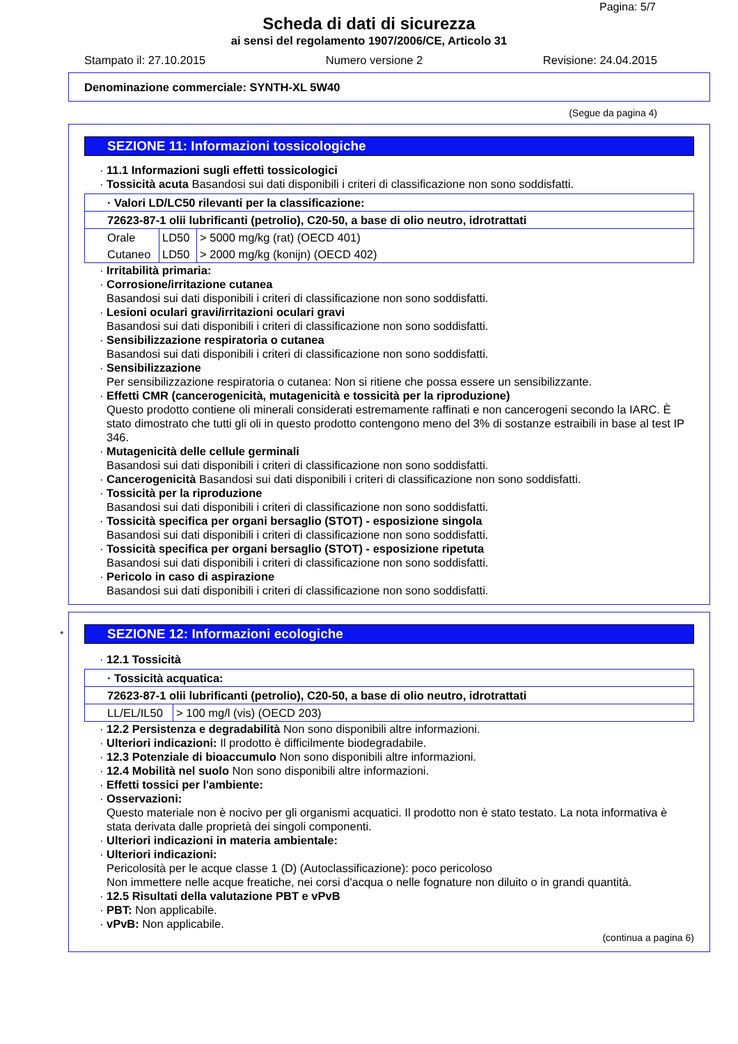Pagina: 5/7
Scheda di dati di sicurezza
ai sensi del regolamento 1907/2006/CE, Articolo 31
Stampato il: 27.10.2015 Numero versione 2 Revisione: 24.04.2015
Denominazione commerciale: SYNTH-XL 5W40
(Segue da pagina 4)
SEZIONE 11: Informazioni tossicologiche
· 11.1 Informazioni sugli effetti tossicologici
· Tossicità acuta Basandosi sui dati disponibili i criteri di classificazione non sono soddisfatti.
| · Valori LD/LC50 rilevanti per la classificazione: | | |
| 72623-87-1 olii lubrificanti (petrolio), C20-50, a base di olio neutro, idrotrattati | | |
| Orale | LD50 | > 5000 mg/kg (rat) (OECD 401) |
| Cutaneo | LD50 | > 2000 mg/kg (konijn) (OECD 402) |
· Irritabilità primaria:
· Corrosione/irritazione cutanea
Basandosi sui dati disponibili i criteri di classificazione non sono soddisfatti.
· Lesioni oculari gravi/irritazioni oculari gravi
Basandosi sui dati disponibili i criteri di classificazione non sono soddisfatti.
· Sensibilizzazione respiratoria o cutanea
Basandosi sui dati disponibili i criteri di classificazione non sono soddisfatti.
· Sensibilizzazione
Per sensibilizzazione respiratoria o cutanea: Non si ritiene che possa essere un sensibilizzante.
· Effetti CMR (cancerogenicità, mutagenicità e tossicità per la riproduzione)
Questo prodotto contiene oli minerali considerati estremamente raffinati e non cancerogeni secondo la IARC. È stato dimostrato che tutti gli oli in questo prodotto contengono meno del 3% di sostanze estraibili in base al test IP 346.
· Mutagenicità delle cellule germinali
Basandosi sui dati disponibili i criteri di classificazione non sono soddisfatti.
· Cancerogenicità Basandosi sui dati disponibili i criteri di classificazione non sono soddisfatti.
· Tossicità per la riproduzione
Basandosi sui dati disponibili i criteri di classificazione non sono soddisfatti.
· Tossicità specifica per organi bersaglio (STOT) - esposizione singola
Basandosi sui dati disponibili i criteri di classificazione non sono soddisfatti.
· Tossicità specifica per organi bersaglio (STOT) - esposizione ripetuta
Basandosi sui dati disponibili i criteri di classificazione non sono soddisfatti.
· Pericolo in caso di aspirazione
Basandosi sui dati disponibili i criteri di classificazione non sono soddisfatti.
* SEZIONE 12: Informazioni ecologiche
· 12.1 Tossicità
| · Tossicità acquatica: | |
| 72623-87-1 olii lubrificanti (petrolio), C20-50, a base di olio neutro, idrotrattati | |
| LL/EL/IL50 | > 100 mg/l (vis) (OECD 203) |
· 12.2 Persistenza e degradabilità Non sono disponibili altre informazioni.
· Ulteriori indicazioni: Il prodotto è difficilmente biodegradabile.
· 12.3 Potenziale di bioaccumulo Non sono disponibili altre informazioni.
· 12.4 Mobilità nel suolo Non sono disponibili altre informazioni.
· Effetti tossici per l'ambiente:
· Osservazioni:
Questo materiale non è nocivo per gli organismi acquatici. Il prodotto non è stato testato. La nota informativa è stata derivata dalle proprietà dei singoli componenti.
· Ulteriori indicazioni in materia ambientale:
· Ulteriori indicazioni:
Pericolosità per le acque classe 1 (D) (Autoclassificazione): poco pericoloso
Non immettere nelle acque freatiche, nei corsi d'acqua o nelle fognature non diluito o in grandi quantità.
· 12.5 Risultati della valutazione PBT e vPvB
· PBT: Non applicabile.
· vPvB: Non applicabile.
(continua a pagina 6)